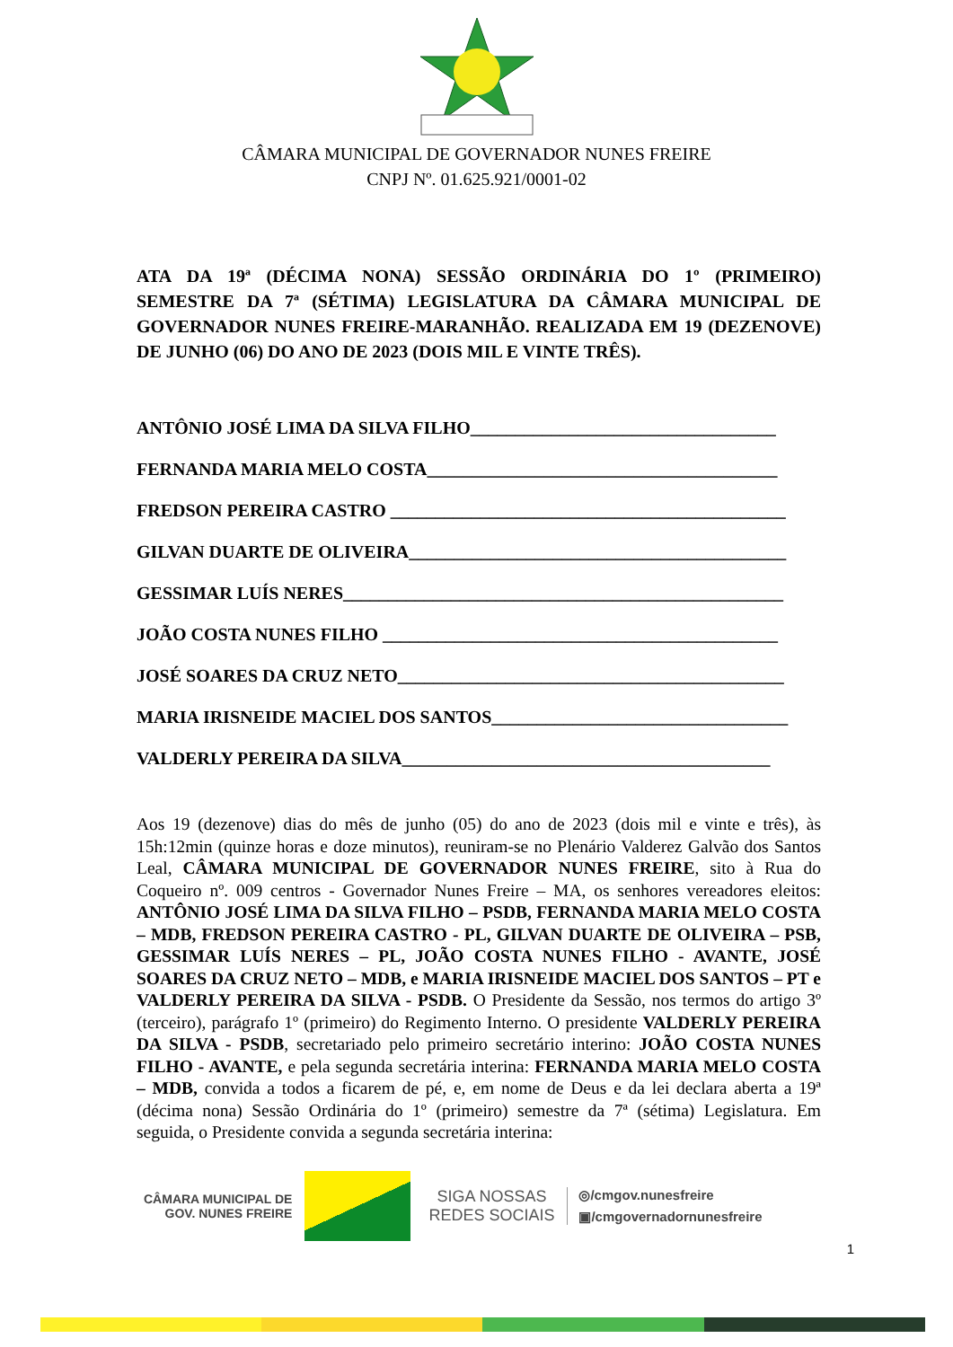CÂMARA MUNICIPAL DE GOVERNADOR NUNES FREIRE
CNPJ Nº. 01.625.921/0001-02
ATA DA 19ª (DÉCIMA NONA) SESSÃO ORDINÁRIA DO 1º (PRIMEIRO) SEMESTRE DA 7ª (SÉTIMA) LEGISLATURA DA CÂMARA MUNICIPAL DE GOVERNADOR NUNES FREIRE-MARANHÃO. REALIZADA EM 19 (DEZENOVE) DE JUNHO (06) DO ANO DE 2023 (DOIS MIL E VINTE TRÊS).
ANTÔNIO JOSÉ LIMA DA SILVA FILHO__________________________________
FERNANDA MARIA MELO COSTA_______________________________________
FREDSON PEREIRA CASTRO ____________________________________________
GILVAN DUARTE DE OLIVEIRA__________________________________________
GESSIMAR LUÍS NERES_________________________________________________
JOÃO COSTA NUNES FILHO ____________________________________________
JOSÉ SOARES DA CRUZ NETO___________________________________________
MARIA IRISNEIDE MACIEL DOS SANTOS_________________________________
VALDERLY PEREIRA DA SILVA_________________________________________
Aos 19 (dezenove) dias do mês de junho (05) do ano de 2023 (dois mil e vinte e três), às 15h:12min (quinze horas e doze minutos), reuniram-se no Plenário Valderez Galvão dos Santos Leal, CÂMARA MUNICIPAL DE GOVERNADOR NUNES FREIRE, sito à Rua do Coqueiro nº. 009 centros - Governador Nunes Freire – MA, os senhores vereadores eleitos: ANTÔNIO JOSÉ LIMA DA SILVA FILHO – PSDB, FERNANDA MARIA MELO COSTA – MDB, FREDSON PEREIRA CASTRO - PL, GILVAN DUARTE DE OLIVEIRA – PSB, GESSIMAR LUÍS NERES – PL, JOÃO COSTA NUNES FILHO - AVANTE, JOSÉ SOARES DA CRUZ NETO – MDB, e MARIA IRISNEIDE MACIEL DOS SANTOS – PT e VALDERLY PEREIRA DA SILVA - PSDB. O Presidente da Sessão, nos termos do artigo 3º (terceiro), parágrafo 1º (primeiro) do Regimento Interno. O presidente VALDERLY PEREIRA DA SILVA - PSDB, secretariado pelo primeiro secretário interino: JOÃO COSTA NUNES FILHO - AVANTE, e pela segunda secretária interina: FERNANDA MARIA MELO COSTA – MDB, convida a todos a ficarem de pé, e, em nome de Deus e da lei declara aberta a 19ª (décima nona) Sessão Ordinária do 1º (primeiro) semestre da 7ª (sétima) Legislatura. Em seguida, o Presidente convida a segunda secretária interina:
CÂMARA MUNICIPAL DE
GOV. NUNES FREIRE
SIGA NOSSAS
REDES SOCIAIS
◎/cmgov.nunesfreire
▣/cmgovernadornunesfreire
1